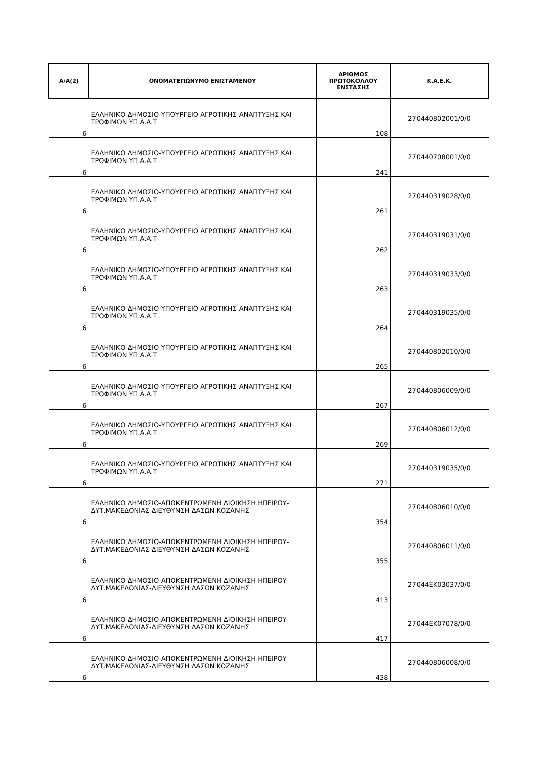| Α/Α(2) | ΟΝΟΜΑΤΕΠΩΝΥΜΟ ΕΝΙΣΤΑΜΕΝΟΥ | ΑΡΙΘΜΟΣ ΠΡΩΤΟΚΟΛΛΟΥ ΕΝΣΤΑΣΗΣ | Κ.Α.Ε.Κ. |
| --- | --- | --- | --- |
| 6 | ΕΛΛΗΝΙΚΟ ΔΗΜΟΣΙΟ-ΥΠΟΥΡΓΕΙΟ ΑΓΡΟΤΙΚΗΣ ΑΝΑΠΤΥΞΗΣ ΚΑΙ ΤΡΟΦΙΜΩΝ ΥΠ.Α.Α.Τ | 108 | 270440802001/0/0 |
| 6 | ΕΛΛΗΝΙΚΟ ΔΗΜΟΣΙΟ-ΥΠΟΥΡΓΕΙΟ ΑΓΡΟΤΙΚΗΣ ΑΝΑΠΤΥΞΗΣ ΚΑΙ ΤΡΟΦΙΜΩΝ ΥΠ.Α.Α.Τ | 241 | 270440708001/0/0 |
| 6 | ΕΛΛΗΝΙΚΟ ΔΗΜΟΣΙΟ-ΥΠΟΥΡΓΕΙΟ ΑΓΡΟΤΙΚΗΣ ΑΝΑΠΤΥΞΗΣ ΚΑΙ ΤΡΟΦΙΜΩΝ ΥΠ.Α.Α.Τ | 261 | 270440319028/0/0 |
| 6 | ΕΛΛΗΝΙΚΟ ΔΗΜΟΣΙΟ-ΥΠΟΥΡΓΕΙΟ ΑΓΡΟΤΙΚΗΣ ΑΝΑΠΤΥΞΗΣ ΚΑΙ ΤΡΟΦΙΜΩΝ ΥΠ.Α.Α.Τ | 262 | 270440319031/0/0 |
| 6 | ΕΛΛΗΝΙΚΟ ΔΗΜΟΣΙΟ-ΥΠΟΥΡΓΕΙΟ ΑΓΡΟΤΙΚΗΣ ΑΝΑΠΤΥΞΗΣ ΚΑΙ ΤΡΟΦΙΜΩΝ ΥΠ.Α.Α.Τ | 263 | 270440319033/0/0 |
| 6 | ΕΛΛΗΝΙΚΟ ΔΗΜΟΣΙΟ-ΥΠΟΥΡΓΕΙΟ ΑΓΡΟΤΙΚΗΣ ΑΝΑΠΤΥΞΗΣ ΚΑΙ ΤΡΟΦΙΜΩΝ ΥΠ.Α.Α.Τ | 264 | 270440319035/0/0 |
| 6 | ΕΛΛΗΝΙΚΟ ΔΗΜΟΣΙΟ-ΥΠΟΥΡΓΕΙΟ ΑΓΡΟΤΙΚΗΣ ΑΝΑΠΤΥΞΗΣ ΚΑΙ ΤΡΟΦΙΜΩΝ ΥΠ.Α.Α.Τ | 265 | 270440802010/0/0 |
| 6 | ΕΛΛΗΝΙΚΟ ΔΗΜΟΣΙΟ-ΥΠΟΥΡΓΕΙΟ ΑΓΡΟΤΙΚΗΣ ΑΝΑΠΤΥΞΗΣ ΚΑΙ ΤΡΟΦΙΜΩΝ ΥΠ.Α.Α.Τ | 267 | 270440806009/0/0 |
| 6 | ΕΛΛΗΝΙΚΟ ΔΗΜΟΣΙΟ-ΥΠΟΥΡΓΕΙΟ ΑΓΡΟΤΙΚΗΣ ΑΝΑΠΤΥΞΗΣ ΚΑΙ ΤΡΟΦΙΜΩΝ ΥΠ.Α.Α.Τ | 269 | 270440806012/0/0 |
| 6 | ΕΛΛΗΝΙΚΟ ΔΗΜΟΣΙΟ-ΥΠΟΥΡΓΕΙΟ ΑΓΡΟΤΙΚΗΣ ΑΝΑΠΤΥΞΗΣ ΚΑΙ ΤΡΟΦΙΜΩΝ ΥΠ.Α.Α.Τ | 271 | 270440319035/0/0 |
| 6 | ΕΛΛΗΝΙΚΟ ΔΗΜΟΣΙΟ-ΑΠΟΚΕΝΤΡΩΜΕΝΗ ΔΙΟΙΚΗΣΗ ΗΠΕΙΡΟΥ-ΔΥΤ.ΜΑΚΕΔΟΝΙΑΣ-ΔΙΕΥΘΥΝΣΗ ΔΑΣΩΝ ΚΟΖΑΝΗΣ | 354 | 270440806010/0/0 |
| 6 | ΕΛΛΗΝΙΚΟ ΔΗΜΟΣΙΟ-ΑΠΟΚΕΝΤΡΩΜΕΝΗ ΔΙΟΙΚΗΣΗ ΗΠΕΙΡΟΥ-ΔΥΤ.ΜΑΚΕΔΟΝΙΑΣ-ΔΙΕΥΘΥΝΣΗ ΔΑΣΩΝ ΚΟΖΑΝΗΣ | 355 | 270440806011/0/0 |
| 6 | ΕΛΛΗΝΙΚΟ ΔΗΜΟΣΙΟ-ΑΠΟΚΕΝΤΡΩΜΕΝΗ ΔΙΟΙΚΗΣΗ ΗΠΕΙΡΟΥ-ΔΥΤ.ΜΑΚΕΔΟΝΙΑΣ-ΔΙΕΥΘΥΝΣΗ ΔΑΣΩΝ ΚΟΖΑΝΗΣ | 413 | 27044ΕΚ03037/0/0 |
| 6 | ΕΛΛΗΝΙΚΟ ΔΗΜΟΣΙΟ-ΑΠΟΚΕΝΤΡΩΜΕΝΗ ΔΙΟΙΚΗΣΗ ΗΠΕΙΡΟΥ-ΔΥΤ.ΜΑΚΕΔΟΝΙΑΣ-ΔΙΕΥΘΥΝΣΗ ΔΑΣΩΝ ΚΟΖΑΝΗΣ | 417 | 27044ΕΚ07078/0/0 |
| 6 | ΕΛΛΗΝΙΚΟ ΔΗΜΟΣΙΟ-ΑΠΟΚΕΝΤΡΩΜΕΝΗ ΔΙΟΙΚΗΣΗ ΗΠΕΙΡΟΥ-ΔΥΤ.ΜΑΚΕΔΟΝΙΑΣ-ΔΙΕΥΘΥΝΣΗ ΔΑΣΩΝ ΚΟΖΑΝΗΣ | 438 | 270440806008/0/0 |